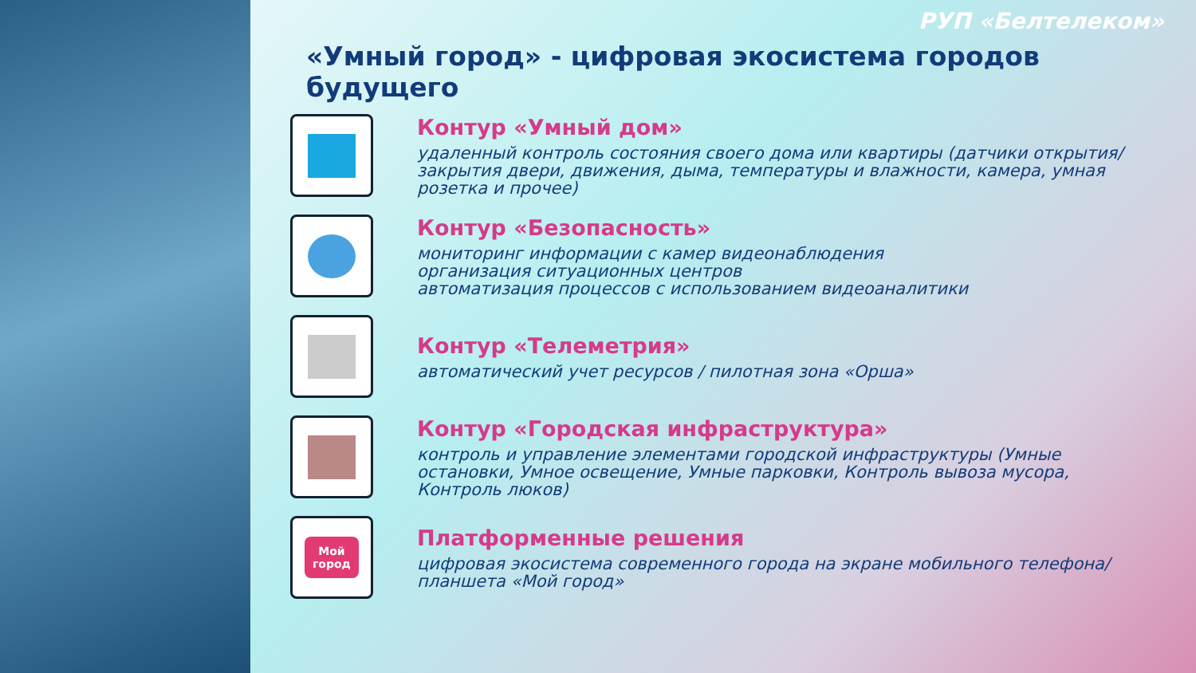РУП «Белтелеком»
«Умный город» - цифровая экосистема городов будущего
Контур «Умный дом»
удаленный контроль состояния своего дома или квартиры (датчики открытия/закрытия двери, движения, дыма, температуры и влажности, камера, умная розетка и прочее)
Контур «Безопасность»
мониторинг информации с камер видеонаблюдения
организация ситуационных центров
автоматизация процессов с использованием видеоаналитики
Контур «Телеметрия»
автоматический учет ресурсов / пилотная зона «Орша»
Контур «Городская инфраструктура»
контроль и управление элементами городской инфраструктуры (Умные остановки, Умное освещение, Умные парковки, Контроль вывоза мусора, Контроль люков)
Мой
город
Платформенные решения
цифровая экосистема современного города на экране мобильного телефона/планшета «Мой город»